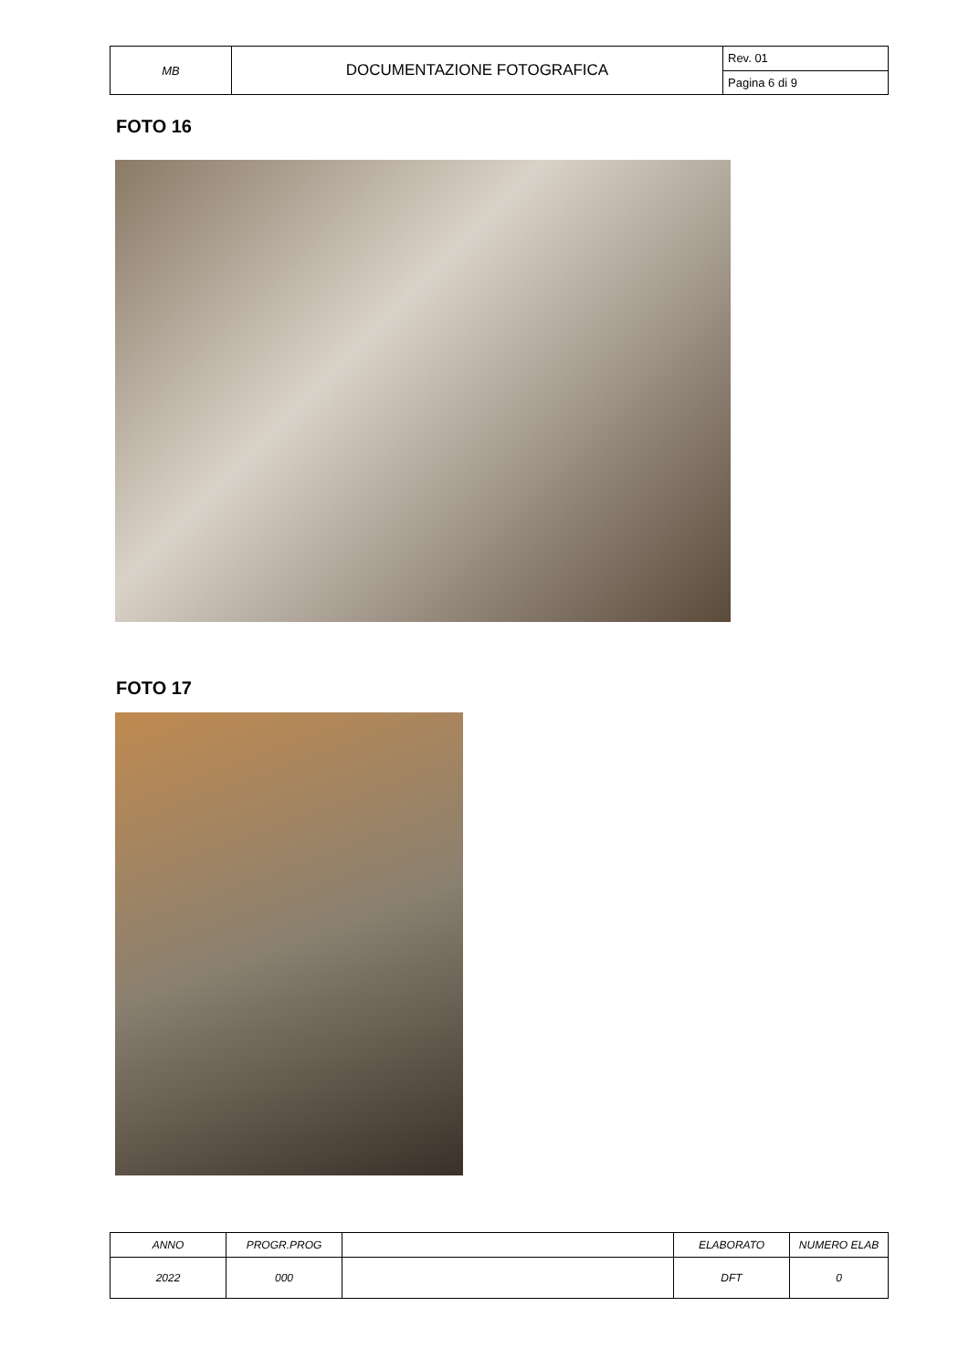| MB | DOCUMENTAZIONE FOTOGRAFICA | Rev. 01 |
| | | Pagina 6 di 9 |
FOTO 16
FOTO 17
| ANNO | PROGR.PROG | | ELABORATO | NUMERO ELAB |
| 2022 | 000 | | DFT | 0 |